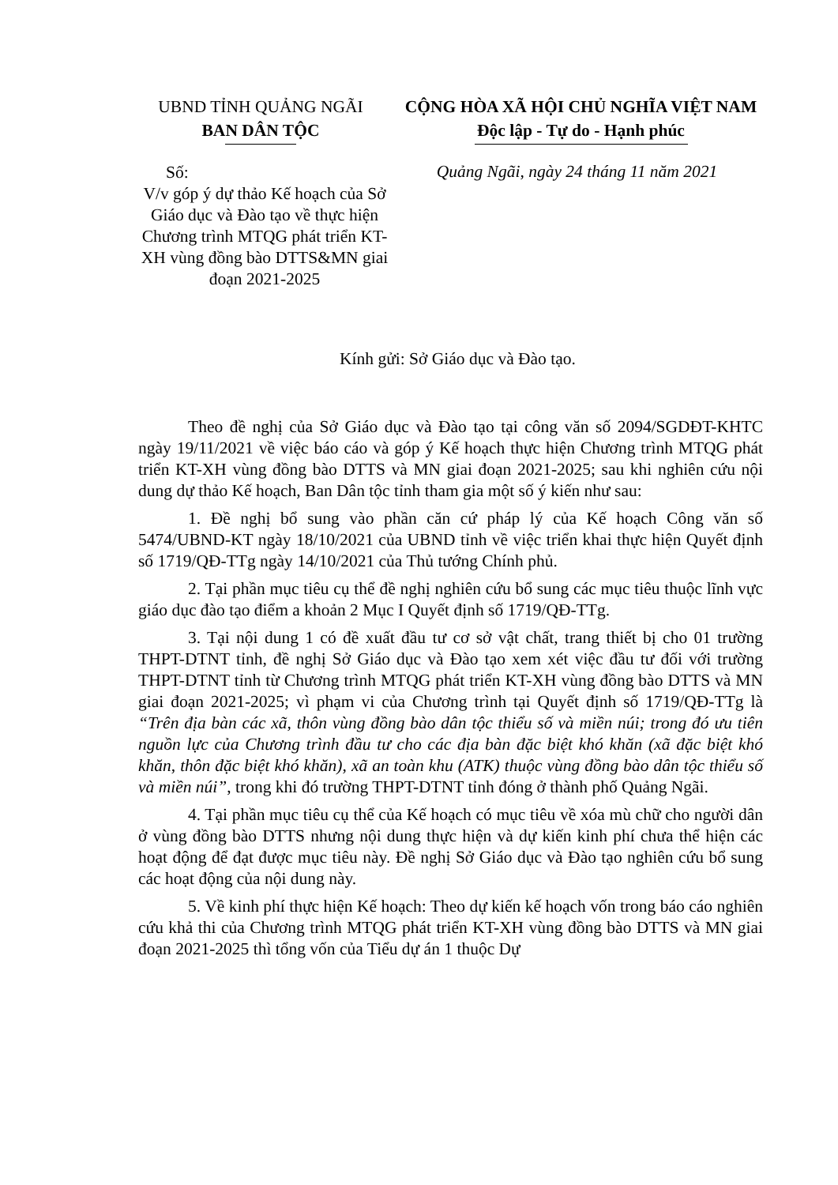UBND TỈNH QUẢNG NGÃI
BAN DÂN TỘC
CỘNG HÒA XÃ HỘI CHỦ NGHĨA VIỆT NAM
Độc lập - Tự do - Hạnh phúc
Số:
V/v góp ý dự thảo Kế hoạch của Sở Giáo dục và Đào tạo về thực hiện Chương trình MTQG phát triển KT-XH vùng đồng bào DTTS&MN giai đoạn 2021-2025
Quảng Ngãi, ngày 24 tháng 11 năm 2021
Kính gửi: Sở Giáo dục và Đào tạo.
Theo đề nghị của Sở Giáo dục và Đào tạo tại công văn số 2094/SGDĐT-KHTC ngày 19/11/2021 về việc báo cáo và góp ý Kế hoạch thực hiện Chương trình MTQG phát triển KT-XH vùng đồng bào DTTS và MN giai đoạn 2021-2025; sau khi nghiên cứu nội dung dự thảo Kế hoạch, Ban Dân tộc tỉnh tham gia một số ý kiến như sau:
1. Đề nghị bổ sung vào phần căn cứ pháp lý của Kế hoạch Công văn số 5474/UBND-KT ngày 18/10/2021 của UBND tỉnh về việc triển khai thực hiện Quyết định số 1719/QĐ-TTg ngày 14/10/2021 của Thủ tướng Chính phủ.
2. Tại phần mục tiêu cụ thể đề nghị nghiên cứu bổ sung các mục tiêu thuộc lĩnh vực giáo dục đào tạo điểm a khoản 2 Mục I Quyết định số 1719/QĐ-TTg.
3. Tại nội dung 1 có đề xuất đầu tư cơ sở vật chất, trang thiết bị cho 01 trường THPT-DTNT tỉnh, đề nghị Sở Giáo dục và Đào tạo xem xét việc đầu tư đối với trường THPT-DTNT tỉnh từ Chương trình MTQG phát triển KT-XH vùng đồng bào DTTS và MN giai đoạn 2021-2025; vì phạm vi của Chương trình tại Quyết định số 1719/QĐ-TTg là “Trên địa bàn các xã, thôn vùng đồng bào dân tộc thiểu số và miền núi; trong đó ưu tiên nguồn lực của Chương trình đầu tư cho các địa bàn đặc biệt khó khăn (xã đặc biệt khó khăn, thôn đặc biệt khó khăn), xã an toàn khu (ATK) thuộc vùng đồng bào dân tộc thiểu số và miền núi”, trong khi đó trường THPT-DTNT tỉnh đóng ở thành phố Quảng Ngãi.
4. Tại phần mục tiêu cụ thể của Kế hoạch có mục tiêu về xóa mù chữ cho người dân ở vùng đồng bào DTTS nhưng nội dung thực hiện và dự kiến kinh phí chưa thể hiện các hoạt động để đạt được mục tiêu này. Đề nghị Sở Giáo dục và Đào tạo nghiên cứu bổ sung các hoạt động của nội dung này.
5. Về kinh phí thực hiện Kế hoạch: Theo dự kiến kế hoạch vốn trong báo cáo nghiên cứu khả thi của Chương trình MTQG phát triển KT-XH vùng đồng bào DTTS và MN giai đoạn 2021-2025 thì tổng vốn của Tiểu dự án 1 thuộc Dự